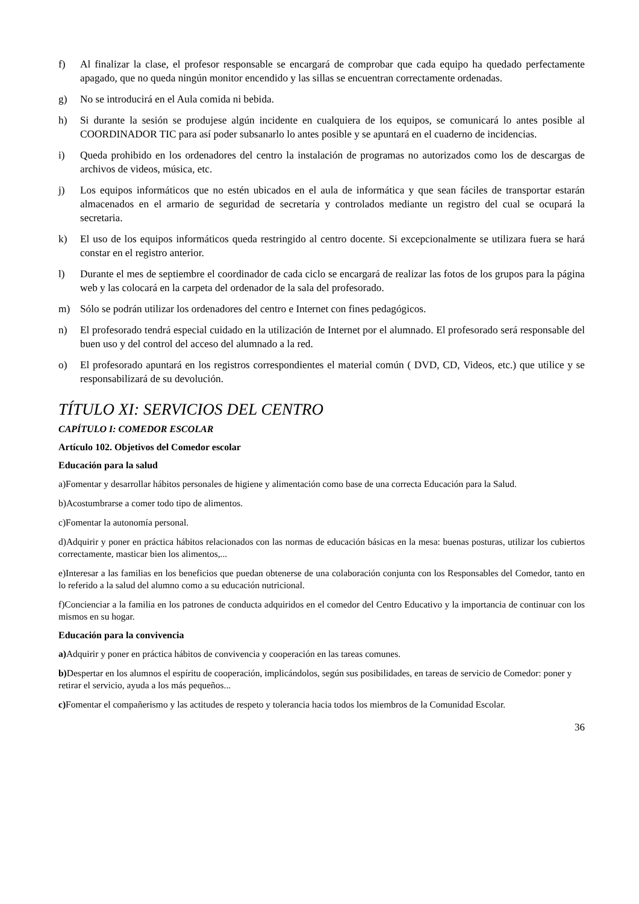f) Al finalizar la clase, el profesor responsable se encargará de comprobar que cada equipo ha quedado perfectamente apagado, que no queda ningún monitor encendido y las sillas se encuentran correctamente ordenadas.
g) No se introducirá en el Aula comida ni bebida.
h) Si durante la sesión se produjese algún incidente en cualquiera de los equipos, se comunicará lo antes posible al COORDINADOR TIC para así poder subsanarlo lo antes posible y se apuntará en el cuaderno de incidencias.
i) Queda prohibido en los ordenadores del centro la instalación de programas no autorizados como los de descargas de archivos de videos, música, etc.
j) Los equipos informáticos que no estén ubicados en el aula de informática y que sean fáciles de transportar estarán almacenados en el armario de seguridad de secretaría y controlados mediante un registro del cual se ocupará la secretaria.
k) El uso de los equipos informáticos queda restringido al centro docente. Si excepcionalmente se utilizara fuera se hará constar en el registro anterior.
l) Durante el mes de septiembre el coordinador de cada ciclo se encargará de realizar las fotos de los grupos para la página web y las colocará en la carpeta del ordenador de la sala del profesorado.
m) Sólo se podrán utilizar los ordenadores del centro e Internet con fines pedagógicos.
n) El profesorado tendrá especial cuidado en la utilización de Internet por el alumnado. El profesorado será responsable del buen uso y del control del acceso del alumnado a la red.
o) El profesorado apuntará en los registros correspondientes el material común ( DVD, CD, Videos, etc.) que utilice y se responsabilizará de su devolución.
TÍTULO XI: SERVICIOS DEL CENTRO
CAPÍTULO I: COMEDOR ESCOLAR
Artículo 102. Objetivos del Comedor escolar
Educación para la salud
a)Fomentar y desarrollar hábitos personales de higiene y alimentación como base de una correcta Educación para la Salud.
b)Acostumbrarse a comer todo tipo de alimentos.
c)Fomentar la autonomía personal.
d)Adquirir y poner en práctica hábitos relacionados con las normas de educación básicas en la mesa: buenas posturas, utilizar los cubiertos correctamente, masticar bien los alimentos,...
e)Interesar a las familias en los beneficios que puedan obtenerse de una colaboración conjunta con los Responsables del Comedor, tanto en lo referido a la salud del alumno como a su educación nutricional.
f)Concienciar a la familia en los patrones de conducta adquiridos en el comedor del Centro Educativo y la importancia de continuar con los mismos en su hogar.
Educación para la convivencia
a) Adquirir y poner en práctica hábitos de convivencia y cooperación en las tareas comunes.
b) Despertar en los alumnos el espíritu de cooperación, implicándolos, según sus posibilidades, en tareas de servicio de Comedor: poner y retirar el servicio, ayuda a los más pequeños...
c) Fomentar el compañerismo y las actitudes de respeto y tolerancia hacia todos los miembros de la Comunidad Escolar.
36